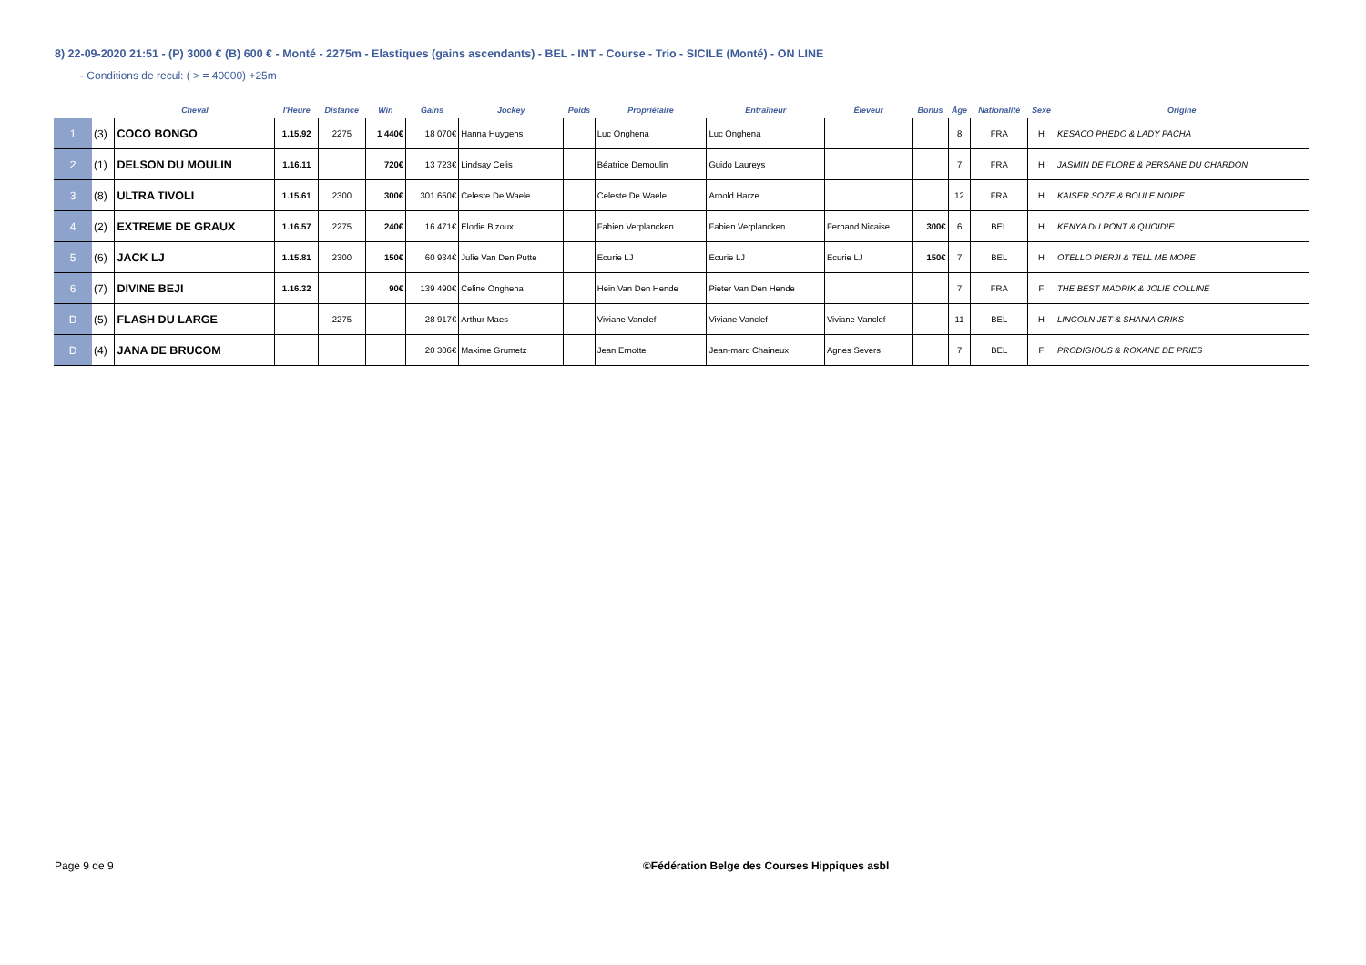8) 22-09-2020 21:51 - (P) 3000 € (B) 600 € - Monté - 2275m - Elastiques (gains ascendants) - BEL - INT - Course - Trio - SICILE (Monté) - ON LINE
- Conditions de recul: ( > = 40000) +25m
| | | Cheval | l'Heure | Distance | Win | Gains | Jockey | Poids | Propriétaire | Entraîneur | Éleveur | Bonus | Âge | Nationalité | Sexe | Origine |
| --- | --- | --- | --- | --- | --- | --- | --- | --- | --- | --- | --- | --- | --- | --- | --- | --- |
| 1 | (3) | COCO BONGO | 1.15.92 | 2275 | 1 440€ | 18 070€ | Hanna Huygens | | Luc Onghena | Luc Onghena | | | 8 | FRA | H | KESACO PHEDO & LADY PACHA |
| 2 | (1) | DELSON DU MOULIN | 1.16.11 | | 720€ | 13 723€ | Lindsay Celis | | Béatrice Demoulin | Guido Laureys | | | 7 | FRA | H | JASMIN DE FLORE & PERSANE DU CHARDON |
| 3 | (8) | ULTRA TIVOLI | 1.15.61 | 2300 | 300€ | 301 650€ | Celeste De Waele | | Celeste De Waele | Arnold Harze | | | 12 | FRA | H | KAISER SOZE & BOULE NOIRE |
| 4 | (2) | EXTREME DE GRAUX | 1.16.57 | 2275 | 240€ | 16 471€ | Elodie Bizoux | | Fabien Verplancken | Fabien Verplancken | Fernand Nicaise | 300€ | 6 | BEL | H | KENYA DU PONT & QUOIDIE |
| 5 | (6) | JACK LJ | 1.15.81 | 2300 | 150€ | 60 934€ | Julie Van Den Putte | | Ecurie LJ | Ecurie LJ | Ecurie LJ | 150€ | 7 | BEL | H | OTELLO PIERJI & TELL ME MORE |
| 6 | (7) | DIVINE BEJI | 1.16.32 | | 90€ | 139 490€ | Celine Onghena | | Hein Van Den Hende | Pieter Van Den Hende | | | 7 | FRA | F | THE BEST MADRIK & JOLIE COLLINE |
| D | (5) | FLASH DU LARGE | | 2275 | | 28 917€ | Arthur Maes | | Viviane Vanclef | Viviane Vanclef | Viviane Vanclef | | 11 | BEL | H | LINCOLN JET & SHANIA CRIKS |
| D | (4) | JANA DE BRUCOM | | | | 20 306€ | Maxime Grumetz | | Jean Ernotte | Jean-marc Chaineux | Agnes Severs | | 7 | BEL | F | PRODIGIOUS & ROXANE DE PRIES |
Page 9 de 9
©Fédération Belge des Courses Hippiques asbl